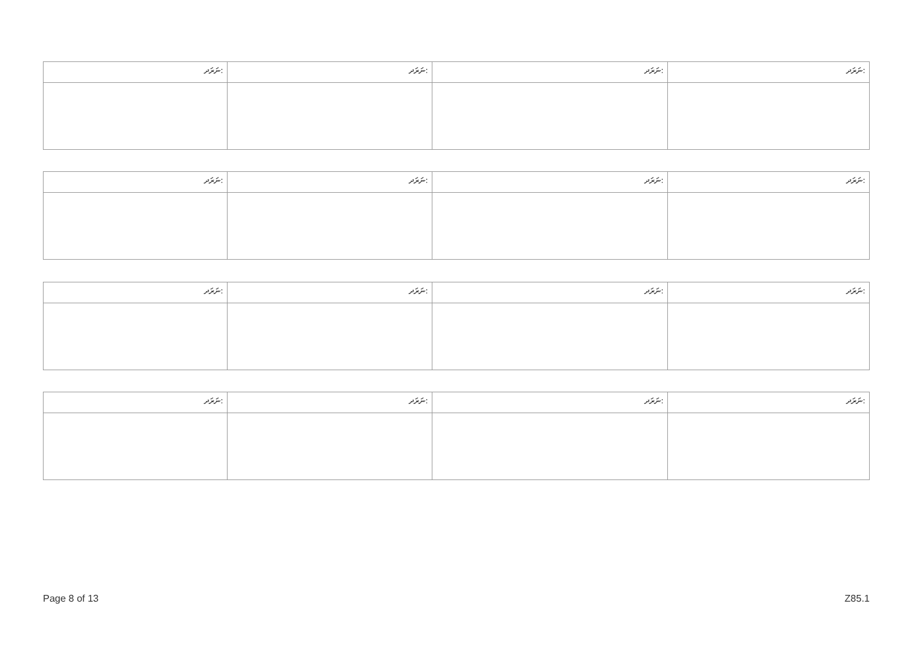| ނަރަދ: | ނަރަދ: | ނަރަދ: | ނަރަދ: |
| --- | --- | --- | --- |
| ނަރަދ: | ނަރަދ: | ނަރަދ: | ނަރަދ: |
| --- | --- | --- | --- |
| ނަރަދ: | ނަރަދ: | ނަރަދ: | ނަރަދ: |
| --- | --- | --- | --- |
| ނަރަދ: | ނަރަދ: | ނަރަދ: | ނަރަދ: |
| --- | --- | --- | --- |
Page 8 of 13 Z85.1